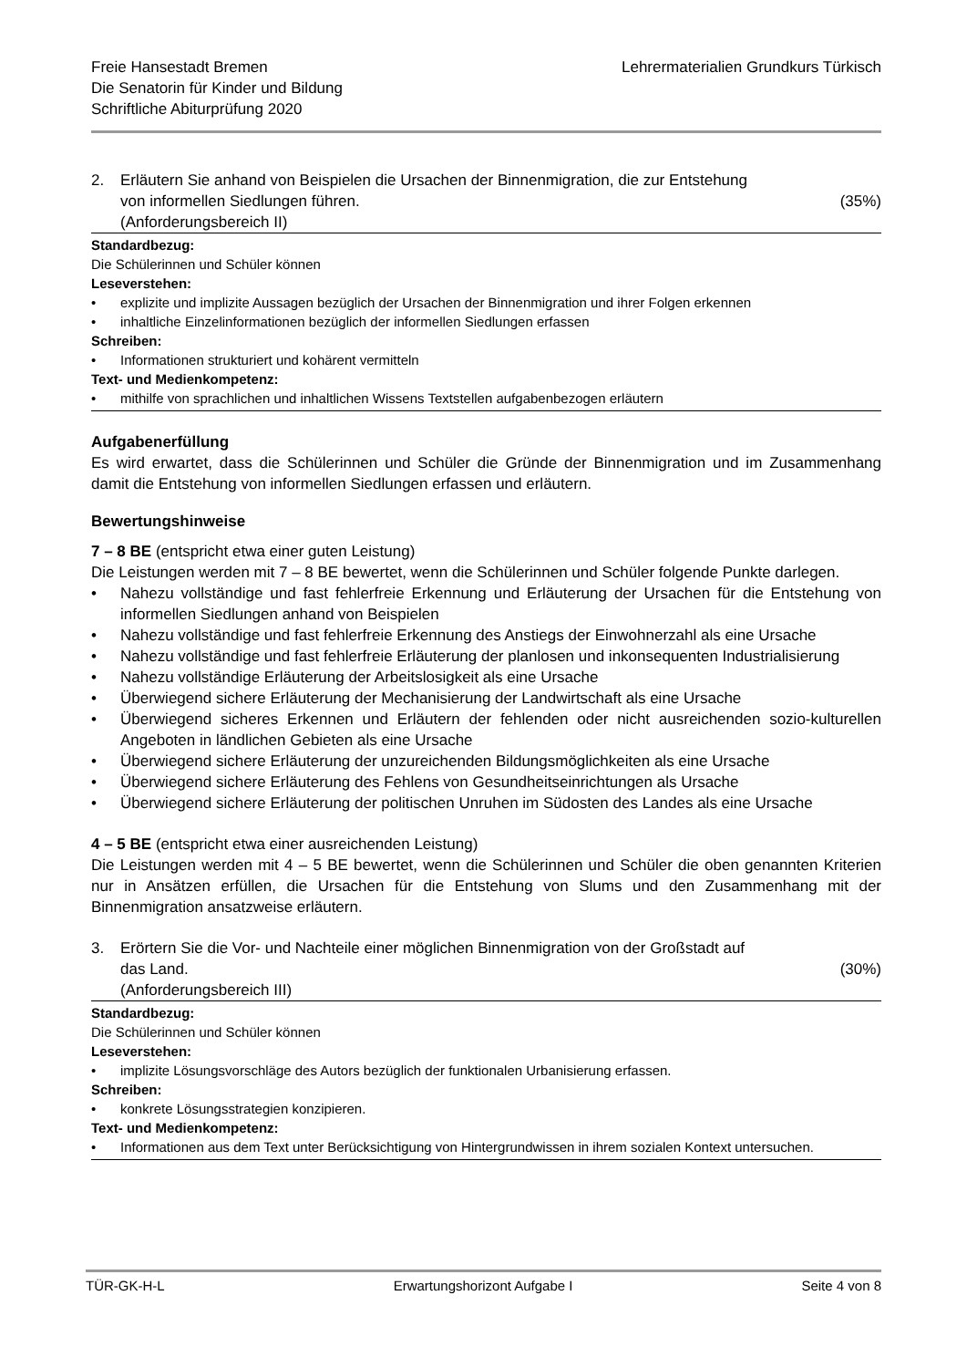Freie Hansestadt Bremen
Die Senatorin für Kinder und Bildung
Schriftliche Abiturprüfung 2020
Lehrermaterialien Grundkurs Türkisch
2. Erläutern Sie anhand von Beispielen die Ursachen der Binnenmigration, die zur Entstehung
von informellen Siedlungen führen. (35%)
(Anforderungsbereich II)
Standardbezug:
Die Schülerinnen und Schüler können
Leseverstehen:
• explizite und implizite Aussagen bezüglich der Ursachen der Binnenmigration und ihrer Folgen erkennen
• inhaltliche Einzelinformationen bezüglich der informellen Siedlungen erfassen
Schreiben:
• Informationen strukturiert und kohärent vermitteln
Text- und Medienkompetenz:
• mithilfe von sprachlichen und inhaltlichen Wissens Textstellen aufgabenbezogen erläutern
Aufgabenerfüllung
Es wird erwartet, dass die Schülerinnen und Schüler die Gründe der Binnenmigration und im Zusammenhang damit die Entstehung von informellen Siedlungen erfassen und erläutern.
Bewertungshinweise
7 – 8 BE (entspricht etwa einer guten Leistung)
Die Leistungen werden mit 7 – 8 BE bewertet, wenn die Schülerinnen und Schüler folgende Punkte darlegen.
• Nahezu vollständige und fast fehlerfreie Erkennung und Erläuterung der Ursachen für die Entstehung von informellen Siedlungen anhand von Beispielen
• Nahezu vollständige und fast fehlerfreie Erkennung des Anstiegs der Einwohnerzahl als eine Ursache
• Nahezu vollständige und fast fehlerfreie Erläuterung der planlosen und inkonsequenten Industrialisierung
• Nahezu vollständige Erläuterung der Arbeitslosigkeit als eine Ursache
• Überwiegend sichere Erläuterung der Mechanisierung der Landwirtschaft als eine Ursache
• Überwiegend sicheres Erkennen und Erläutern der fehlenden oder nicht ausreichenden sozio-kulturellen Angeboten in ländlichen Gebieten als eine Ursache
• Überwiegend sichere Erläuterung der unzureichenden Bildungsmöglichkeiten als eine Ursache
• Überwiegend sichere Erläuterung des Fehlens von Gesundheitseinrichtungen als Ursache
• Überwiegend sichere Erläuterung der politischen Unruhen im Südosten des Landes als eine Ursache
4 – 5 BE (entspricht etwa einer ausreichenden Leistung)
Die Leistungen werden mit 4 – 5 BE bewertet, wenn die Schülerinnen und Schüler die oben genannten Kriterien nur in Ansätzen erfüllen, die Ursachen für die Entstehung von Slums und den Zusammenhang mit der Binnenmigration ansatzweise erläutern.
3. Erörtern Sie die Vor- und Nachteile einer möglichen Binnenmigration von der Großstadt auf
das Land. (30%)
(Anforderungsbereich III)
Standardbezug:
Die Schülerinnen und Schüler können
Leseverstehen:
• implizite Lösungsvorschläge des Autors bezüglich der funktionalen Urbanisierung erfassen.
Schreiben:
• konkrete Lösungsstrategien konzipieren.
Text- und Medienkompetenz:
• Informationen aus dem Text unter Berücksichtigung von Hintergrundwissen in ihrem sozialen Kontext untersuchen.
TÜR-GK-H-L Erwartungshorizont Aufgabe I Seite 4 von 8